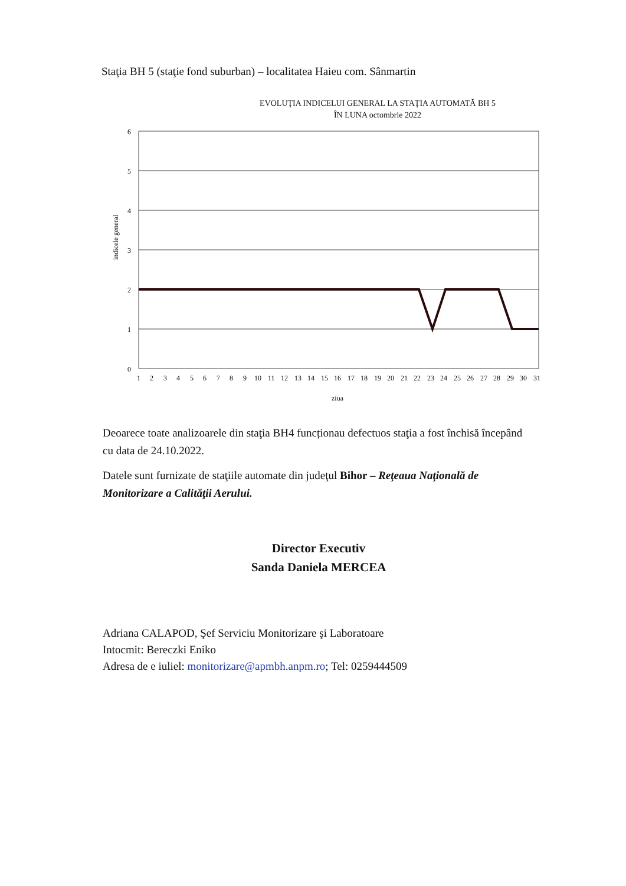Staţia BH 5 (staţie fond suburban) – localitatea Haieu com. Sânmartin
EVOLUŢIA INDICELUI GENERAL LA STAŢIA AUTOMATĂ BH 5
ÎN LUNA octombrie 2022
indicele general
6
5
4
3
2
1
0
1
2
3
4
5
6
7
8
9
10
11
12
13
14
15
16
17
18
19
20
21
22
23
24
25
26
27
28
29
30
31
ziua
Deoarece toate analizoarele din staţia BH4 funcționau defectuos staţia a fost închisă începând cu data de 24.10.2022.
Datele sunt furnizate de staţiile automate din judeţul Bihor – Reţeaua Naţională de Monitorizare a Calităţii Aerului.
Director Executiv
Sanda Daniela MERCEA
Adriana CALAPOD, Şef Serviciu Monitorizare şi Laboratoare
Intocmit: Bereczki Eniko
Adresa de e iuliel: monitorizare@apmbh.anpm.ro; Tel: 0259444509